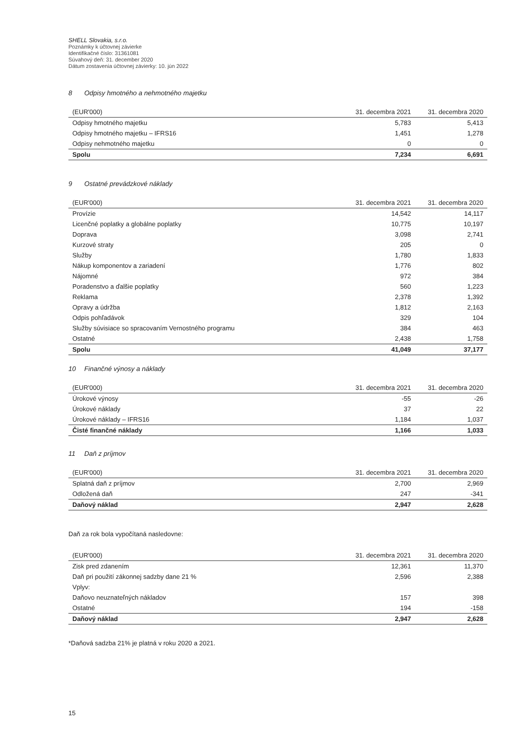SHELL Slovakia, s.r.o.
Poznámky k účtovnej závierke
Identifikačné číslo: 31361081
Súvahový deň: 31. december 2020
Dátum zostavenia účtovnej závierky: 10. jún 2022
8 Odpisy hmotného a nehmotného majetku
| (EUR'000) | 31. decembra 2021 | 31. decembra 2020 |
| --- | --- | --- |
| Odpisy hmotného majetku | 5,783 | 5,413 |
| Odpisy hmotného majetku – IFRS16 | 1,451 | 1,278 |
| Odpisy nehmotného majetku | 0 | 0 |
| Spolu | 7,234 | 6,691 |
9 Ostatné prevádzkové náklady
| (EUR'000) | 31. decembra 2021 | 31. decembra 2020 |
| --- | --- | --- |
| Provízie | 14,542 | 14,117 |
| Licenčné poplatky a globálne poplatky | 10,775 | 10,197 |
| Doprava | 3,098 | 2,741 |
| Kurzové straty | 205 | 0 |
| Služby | 1,780 | 1,833 |
| Nákup komponentov a zariadení | 1,776 | 802 |
| Nájomné | 972 | 384 |
| Poradenstvo a ďalšie poplatky | 560 | 1,223 |
| Reklama | 2,378 | 1,392 |
| Opravy a údržba | 1,812 | 2,163 |
| Odpis pohľadávok | 329 | 104 |
| Služby súvisiace so spracovaním Vernostného programu | 384 | 463 |
| Ostatné | 2,438 | 1,758 |
| Spolu | 41,049 | 37,177 |
10 Finančné výnosy a náklady
| (EUR'000) | 31. decembra 2021 | 31. decembra 2020 |
| --- | --- | --- |
| Úrokové výnosy | -55 | -26 |
| Úrokové náklady | 37 | 22 |
| Úrokové náklady – IFRS16 | 1,184 | 1,037 |
| Čisté finančné náklady | 1,166 | 1,033 |
11 Daň z príjmov
| (EUR'000) | 31. decembra 2021 | 31. decembra 2020 |
| --- | --- | --- |
| Splatná daň z príjmov | 2,700 | 2,969 |
| Odložená daň | 247 | -341 |
| Daňový náklad | 2,947 | 2,628 |
Daň za rok bola vypočítaná nasledovne:
| (EUR'000) | 31. decembra 2021 | 31. decembra 2020 |
| --- | --- | --- |
| Zisk pred zdanením | 12,361 | 11,370 |
| Daň pri použití zákonnej sadzby dane 21 % | 2,596 | 2,388 |
| Vplyv: | | |
| Daňovo neuznateľných nákladov | 157 | 398 |
| Ostatné | 194 | -158 |
| Daňový náklad | 2,947 | 2,628 |
*Daňová sadzba 21% je platná v roku 2020 a 2021.
15